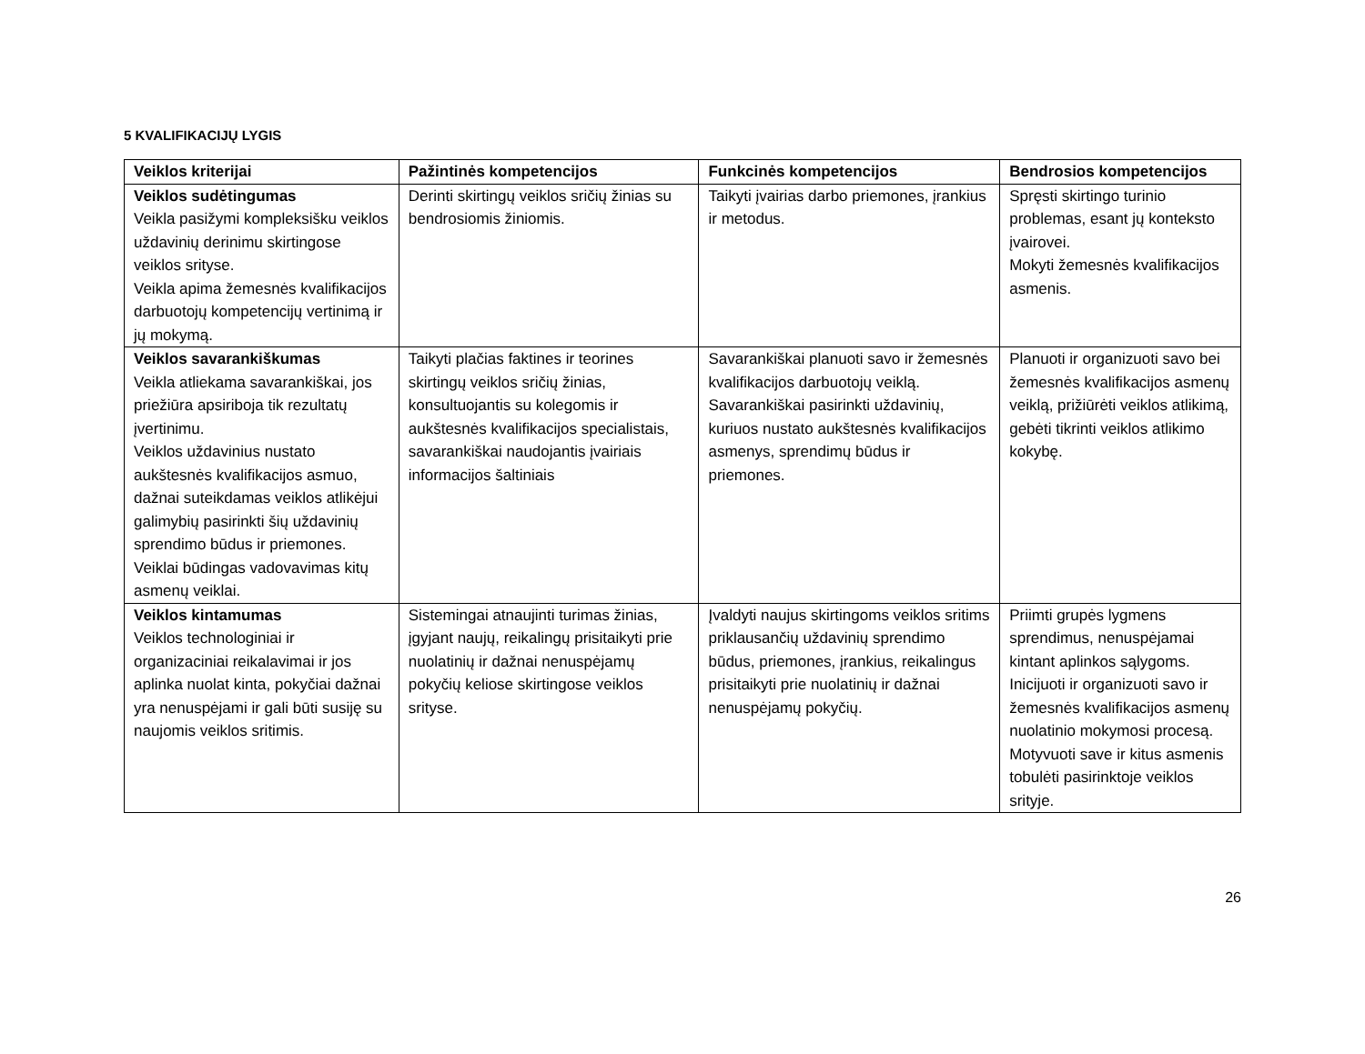5 KVALIFIKACIJŲ LYGIS
| Veiklos kriterijai | Pažintinės kompetencijos | Funkcinės kompetencijos | Bendrosios kompetencijos |
| --- | --- | --- | --- |
| Veiklos sudėtingumas Veikla pasižymi kompleksišku veiklos uždavinių derinimu skirtingose veiklos srityse. Veikla apima žemesnės kvalifikacijos darbuotojų kompetencijų vertinimą ir jų mokymą. | Derinti skirtingų veiklos sričių žinias su bendrosiomis žiniomis. | Taikyti įvairias darbo priemones, įrankius ir metodus. | Spręsti skirtingo turinio problemas, esant jų konteksto įvairovei. Mokyti žemesnės kvalifikacijos asmenis. |
| Veiklos savarankiškumas Veikla atliekama savarankiškai, jos priežiūra apsiriboja tik rezultatų įvertinimu. Veiklos uždavinius nustato aukštesnės kvalifikacijos asmuo, dažnai suteikdamas veiklos atlikėjui galimybių pasirinkti šių uždavinių sprendimo būdus ir priemones. Veiklai būdingas vadovavimas kitų asmenų veiklai. | Taikyti plačias faktines ir teorines skirtingų veiklos sričių žinias, konsultuojantis su kolegomis ir aukštesnės kvalifikacijos specialistais, savarankiškai naudojantis įvairiais informacijos šaltiniais | Savarankiškai planuoti savo ir žemesnės kvalifikacijos darbuotojų veiklą. Savarankiškai pasirinkti uždavinių, kuriuos nustato aukštesnės kvalifikacijos asmenys, sprendimų būdus ir priemones. | Planuoti ir organizuoti savo bei žemesnės kvalifikacijos asmenų veiklą, prižiūrėti veiklos atlikimą, gebėti tikrinti veiklos atlikimo kokybę. |
| Veiklos kintamumas Veiklos technologiniai ir organizaciniai reikalavimai ir jos aplinka nuolat kinta, pokyčiai dažnai yra nenuspėjami ir gali būti susiję su naujomis veiklos sritimis. | Sistemingai atnaujinti turimas žinias, įgyjant naujų, reikalingų prisitaikyti prie nuolatinių ir dažnai nenuspėjamų pokyčių keliose skirtingose veiklos srityse. | Įvaldyti naujus skirtingoms veiklos sritims priklausančių uždavinių sprendimo būdus, priemones, įrankius, reikalingus prisitaikyti prie nuolatinių ir dažnai nenuspėjamų pokyčių. | Priimti grupės lygmens sprendimus, nenuspėjamai kintant aplinkos sąlygoms. Inicijuoti ir organizuoti savo ir žemesnės kvalifikacijos asmenų nuolatinio mokymosi procesą. Motyvuoti save ir kitus asmenis tobulėti pasirinktoje veiklos srityje. |
26